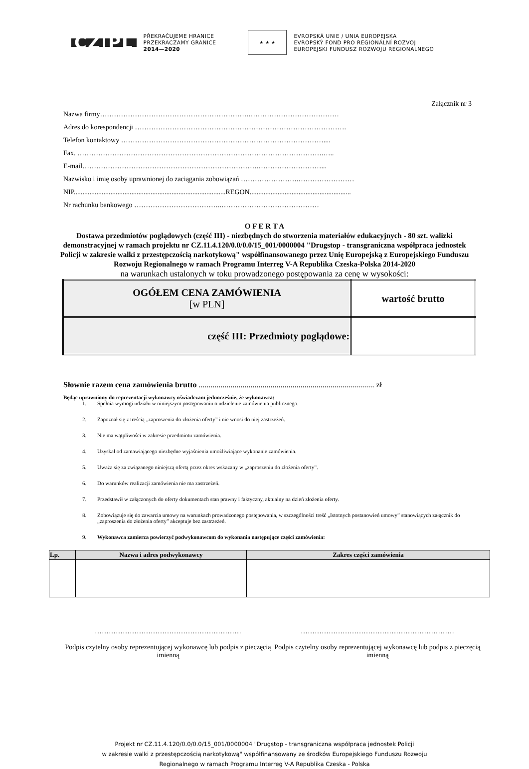CZ|PL
PŘEKRAČUJEME HRANICE
PRZEKRACZAMY GRANICE
2014—2020
★ ★ ★
EVROPSKÁ UNIE / UNIA EUROPEJSKA
EVROPSKÝ FOND PRO REGIONÁLNÍ ROZVOJ
EUROPEJSKI FUNDUSZ ROZWOJU REGIONALNEGO
Załącznik nr 3
Nazwa firmy……………………………………………………….…………………………………
Adres do korespondencji ……………………………………………………………………………….
Telefon kontaktowy ……………………………………………………………………………....
Fax. …………………………………………………………………………………………….…..
E-mail………………………………………………………………….………………………...
Nazwisko i imię osoby uprawnionej do zaciągania zobowiązań …………………….……………………
NIP.......................................................................................REGON..........................................................
Nr rachunku bankowego ………………………………..……………………………………
O F E R T A
Dostawa przedmiotów poglądowych (część III) - niezbędnych do stworzenia materiałów edukacyjnych - 80 szt. walizki demonstracyjnej w ramach projektu nr CZ.11.4.120/0.0/0.0/15_001/0000004 "Drugstop - transgraniczna współpraca jednostek Policji w zakresie walki z przestępczością narkotykową" współfinansowanego przez Unię Europejską z Europejskiego Funduszu Rozwoju Regionalnego w ramach Programu Interreg V-A Republika Czeska-Polska 2014-2020
na warunkach ustalonych w toku prowadzonego postępowania za cenę w wysokości:
| OGÓŁEM CENA ZAMÓWIENIA [w PLN] | wartość brutto |
| część III: Przedmioty poglądowe: | |
Słownie razem cena zamówienia brutto ........................................................................................ zł
Będąc uprawniony do reprezentacji wykonawcy oświadczam jednocześnie, że wykonawca:
1. Spełnia wymogi udziału w niniejszym postępowaniu o udzielenie zamówienia publicznego.
2. Zapoznał się z treścią „zaproszenia do złożenia oferty” i nie wnosi do niej zastrzeżeń.
3. Nie ma wątpliwości w zakresie przedmiotu zamówienia.
4. Uzyskał od zamawiającego niezbędne wyjaśnienia umożliwiające wykonanie zamówienia.
5. Uważa się za związanego niniejszą ofertą przez okres wskazany w „zaproszeniu do złożenia oferty”.
6. Do warunków realizacji zamówienia nie ma zastrzeżeń.
7. Przedstawił w załączonych do oferty dokumentach stan prawny i faktyczny, aktualny na dzień złożenia oferty.
8. Zobowiązuje się do zawarcia umowy na warunkach prowadzonego postępowania, w szczególności treść „Istotnych postanowień umowy” stanowiących załącznik do „zaproszenia do złożenia oferty” akceptuje bez zastrzeżeń.
9. Wykonawca zamierza powierzyć podwykonawcom do wykonania następujące części zamówienia:
| Lp. | Nazwa i adres podwykonawcy | Zakres części zamówienia |
| --- | --- | --- |
………………………………………………………
Podpis czytelny osoby reprezentującej wykonawcę lub podpis z pieczęcią imienną
…………………………………………………………
Podpis czytelny osoby reprezentującej wykonawcę lub podpis z pieczęcią imienną
Projekt nr CZ.11.4.120/0.0/0.0/15_001/0000004 "Drugstop - transgraniczna współpraca jednostek Policji
w zakresie walki z przestępczością narkotykową" współfinansowany ze środków Europejskiego Funduszu Rozwoju
Regionalnego w ramach Programu Interreg V-A Republika Czeska - Polska